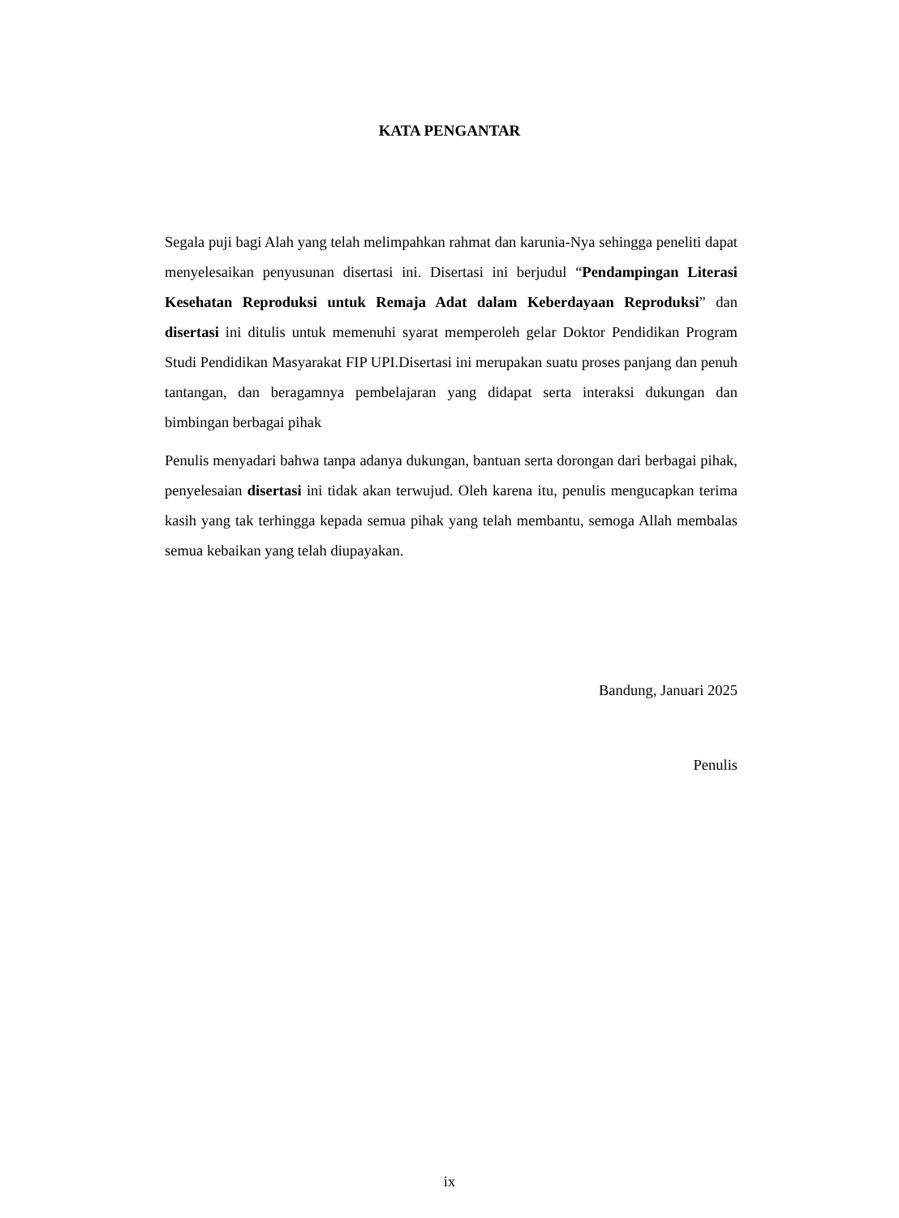KATA PENGANTAR
Segala puji bagi Alah yang telah melimpahkan rahmat dan karunia-Nya sehingga peneliti dapat menyelesaikan penyusunan disertasi ini. Disertasi ini berjudul “Pendampingan Literasi Kesehatan Reproduksi untuk Remaja Adat dalam Keberdayaan Reproduksi” dan disertasi ini ditulis untuk memenuhi syarat memperoleh gelar Doktor Pendidikan Program Studi Pendidikan Masyarakat FIP UPI.Disertasi ini merupakan suatu proses panjang dan penuh tantangan, dan beragamnya pembelajaran yang didapat serta interaksi dukungan dan bimbingan berbagai pihak
Penulis menyadari bahwa tanpa adanya dukungan, bantuan serta dorongan dari berbagai pihak, penyelesaian disertasi ini tidak akan terwujud. Oleh karena itu, penulis mengucapkan terima kasih yang tak terhingga kepada semua pihak yang telah membantu, semoga Allah membalas semua kebaikan yang telah diupayakan.
Bandung, Januari 2025
Penulis
ix